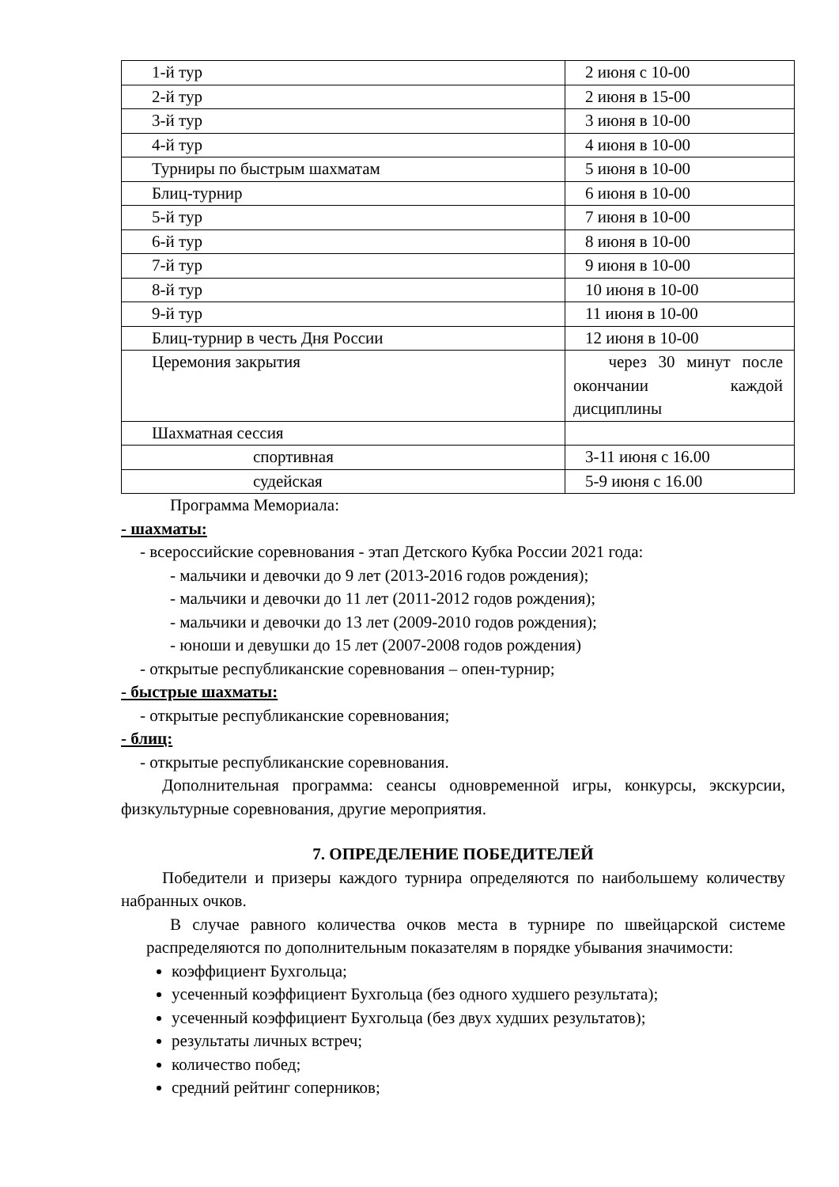| 1-й тур | 2 июня с 10-00 |
| 2-й тур | 2 июня в 15-00 |
| 3-й тур | 3 июня в 10-00 |
| 4-й тур | 4 июня в 10-00 |
| Турниры по быстрым шахматам | 5 июня в 10-00 |
| Блиц-турнир | 6 июня в 10-00 |
| 5-й тур | 7 июня в 10-00 |
| 6-й тур | 8 июня в 10-00 |
| 7-й тур | 9 июня в 10-00 |
| 8-й тур | 10 июня в 10-00 |
| 9-й тур | 11 июня в 10-00 |
| Блиц-турнир в честь Дня России | 12 июня в 10-00 |
| Церемония закрытия | через 30 минут после окончании каждой дисциплины |
| Шахматная сессия | |
| спортивная | 3-11 июня с 16.00 |
| судейская | 5-9 июня с 16.00 |
Программа Мемориала:
- шахматы:
- всероссийские соревнования - этап Детского Кубка России 2021 года:
- мальчики и девочки до 9 лет (2013-2016 годов рождения);
- мальчики и девочки до 11 лет (2011-2012 годов рождения);
- мальчики и девочки до 13 лет (2009-2010 годов рождения);
- юноши и девушки до 15 лет (2007-2008 годов рождения)
- открытые республиканские соревнования – опен-турнир;
- быстрые шахматы:
- открытые республиканские соревнования;
- блиц:
- открытые республиканские соревнования.
Дополнительная программа: сеансы одновременной игры, конкурсы, экскурсии, физкультурные соревнования, другие мероприятия.
7. ОПРЕДЕЛЕНИЕ ПОБЕДИТЕЛЕЙ
Победители и призеры каждого турнира определяются по наибольшему количеству набранных очков.
В случае равного количества очков места в турнире по швейцарской системе распределяются по дополнительным показателям в порядке убывания значимости:
коэффициент Бухгольца;
усеченный коэффициент Бухгольца (без одного худшего результата);
усеченный коэффициент Бухгольца (без двух худших результатов);
результаты личных встреч;
количество побед;
средний рейтинг соперников;